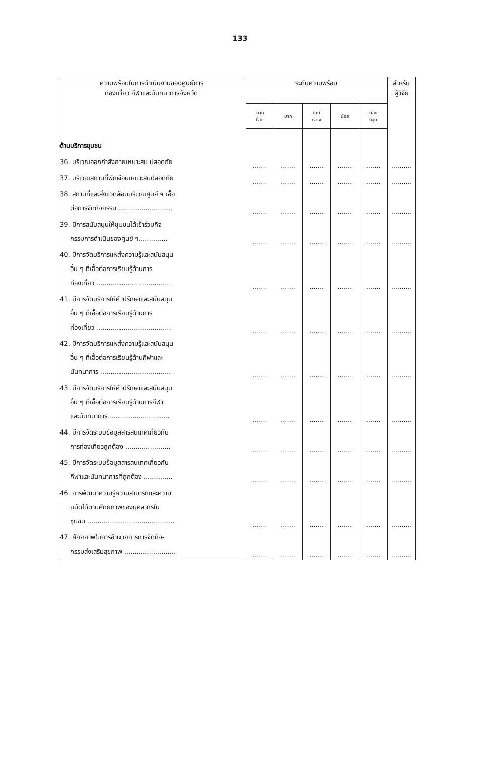133
| ความพร้อมในการดำเนินงานของศูนย์การ ท่องเที่ยว กีฬาและนันทนาการจังหวัด | ระดับความพร้อม | | | | | สำหรับ ผู้วิจัย |
| --- | --- | --- | --- | --- | --- | --- |
| | มาก ที่สุด | มาก | ปาน กลาง | น้อย | น้อย ที่สุด | |
| ด้านบริการชุมชน | | | | | | |
| 36. บริเวณออกกำลังกายเหมาะสม ปลอดภัย | ....... | ....... | ....... | ....... | ....... | .......... |
| 37. บริเวณสถานที่พักผ่อนเหมาะสมปลอดภัย | ....... | ....... | ....... | ....... | ....... | .......... |
| 38. สถานที่และสิ่งแวดล้อมบริเวณศูนย์ ฯ เอื้อ ต่อการจัดกิจกรรม .......................... | ....... | ....... | ....... | ....... | ....... | .......... |
| 39. มีการสนับสนุนให้ชุมชนได้เข้าร่วมกิจ กรรมการดำเนินของศูนย์ ฯ.............. | ....... | ....... | ....... | ....... | ....... | .......... |
| 40. มีการจัดบริการแหล่งความรู้และสนับสนุน อื่น ๆ ที่เอื้อต่อการเรียนรู้ด้านการ ท่องเที่ยว .................................... | ....... | ....... | ....... | ....... | ....... | .......... |
| 41. มีการจัดบริการให้คำปรึกษาและสนับสนุน อื่น ๆ ที่เอื้อต่อการเรียนรู้ด้านการ ท่องเที่ยว .................................... | ....... | ....... | ....... | ....... | ....... | .......... |
| 42. มีการจัดบริการแหล่งความรู้และสนับสนุน อื่น ๆ ที่เอื้อต่อการเรียนรู้ด้านกีฬาและ นันทนาการ .................................. | ....... | ....... | ....... | ....... | ....... | .......... |
| 43. มีการจัดบริการให้คำปรึกษาและสนับสนุน อื่น ๆ ที่เอื้อต่อการเรียนรู้ด้านการกีฬา และนันทนาการ.............................. | ....... | ....... | ....... | ....... | ....... | .......... |
| 44. มีการจัดระบบข้อมูลสารสนเทศเกี่ยวกับ การท่องเที่ยวถูกต้อง ...................... | ....... | ....... | ....... | ....... | ....... | .......... |
| 45. มีการจัดระบบข้อมูลสารสนเทศเกี่ยวกับ กีฬาและนันทนาการที่ถูกต้อง .............. | ....... | ....... | ....... | ....... | ....... | .......... |
| 46. การพัฒนาความรู้ความสามารถและความ ถนัดได้ตามศักยภาพของบุคลากรใน ชุมชน .......................................... | ....... | ....... | ....... | ....... | ....... | .......... |
| 47. ศักยภาพในการอำนวยการการจัดกิจ- กรรมส่งเสริมสุขภาพ ......................... | ....... | ....... | ....... | ....... | ....... | .......... |